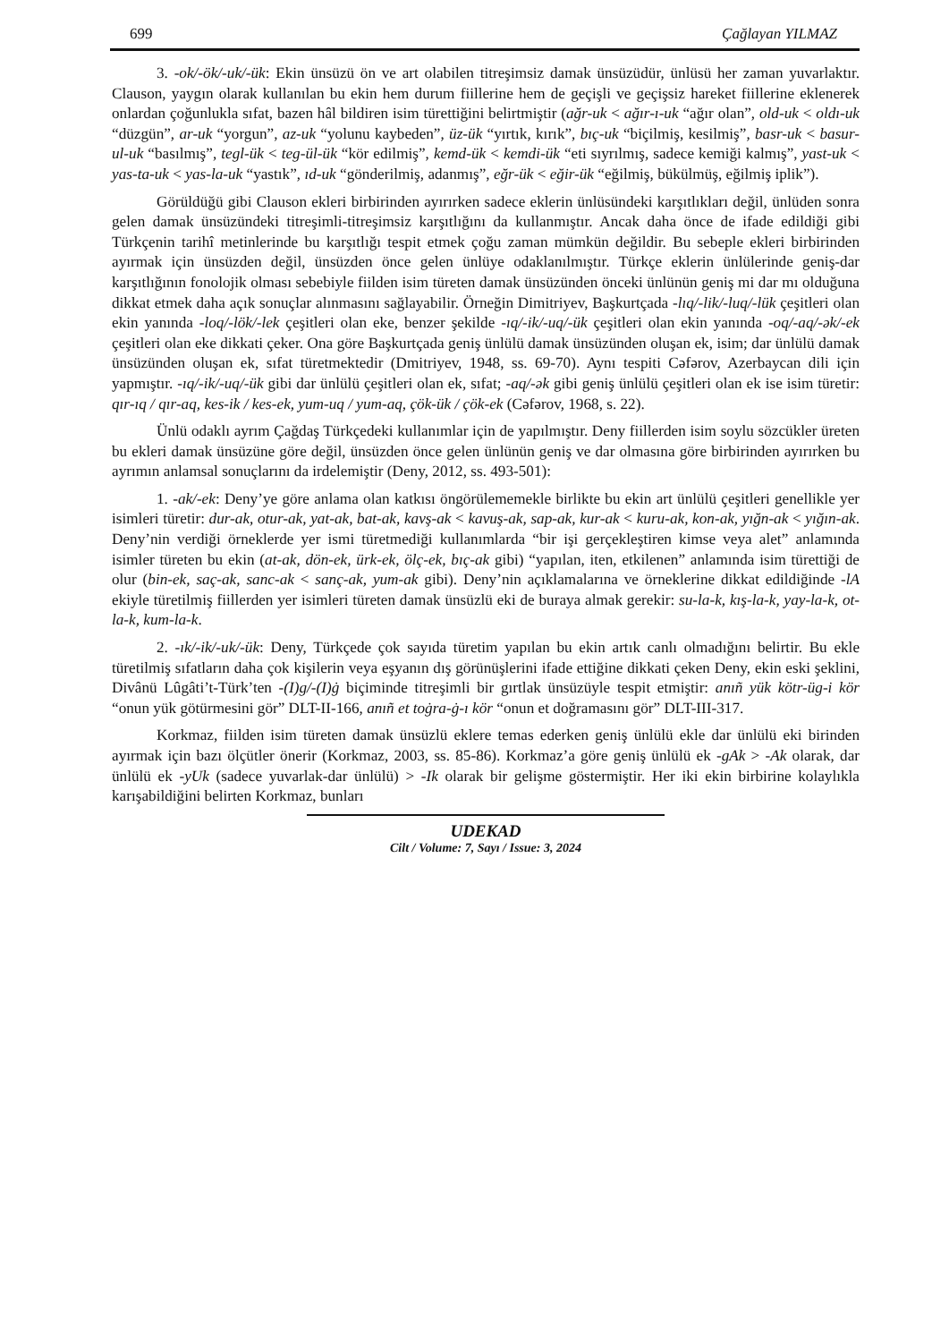699 Çağlayan YILMAZ
3. -ok/-ök/-uk/-ük: Ekin ünsüzü ön ve art olabilen titreşimsiz damak ünsüzüdür, ünlüsü her zaman yuvarlaktır. Clauson, yaygın olarak kullanılan bu ekin hem durum fiillerine hem de geçişli ve geçişsiz hareket fiillerine eklenerek onlardan çoğunlukla sıfat, bazen hâl bildiren isim türettiğini belirtmiştir (ağr-uk < ağır-ı-uk “ağır olan”, old-uk < oldı-uk “düzgün”, ar-uk “yorgun”, az-uk “yolunu kaybeden”, üz-ük “yırtık, kırık”, bıç-uk “biçilmiş, kesilmiş”, basr-uk < basur-ul-uk “basılmış”, tegl-ük < teg-ül-ük “kör edilmiş”, kemd-ük < kemdi-ük “eti sıyrılmış, sadece kemiği kalmış”, yast-uk < yas-ta-uk < yas-la-uk “yastık”, ıd-uk “gönderilmiş, adanmış”, eğr-ük < eğir-ük “eğilmiş, bükülmüş, eğilmiş iplik”).
Görüldüğü gibi Clauson ekleri birbirinden ayırırken sadece eklerin ünlüsündeki karşıtlıkları değil, ünlüden sonra gelen damak ünsüzündeki titreşimli-titreşimsiz karşıtlığını da kullanmıştır. Ancak daha önce de ifade edildiği gibi Türkçenin tarihî metinlerinde bu karşıtlığı tespit etmek çoğu zaman mümkün değildir. Bu sebeple ekleri birbirinden ayırmak için ünsüzden değil, ünsüzden önce gelen ünlüye odaklanılmıştır. Türkçe eklerin ünlülerinde geniş-dar karşıtlığının fonolojik olması sebebiyle fiilden isim türeten damak ünsüzünden önceki ünlünün geniş mi dar mı olduğuna dikkat etmek daha açık sonuçlar alınmasını sağlayabilir. Örneğin Dimitriyev, Başkurtçada -lıq/-lik/-luq/-lük çeşitleri olan ekin yanında -loq/-lök/-lek çeşitleri olan eke, benzer şekilde -ıq/-ik/-uq/-ük çeşitleri olan ekin yanında -oq/-aq/-ək/-ek çeşitleri olan eke dikkati çeker. Ona göre Başkurtçada geniş ünlülü damak ünsüzünden oluşan ek, isim; dar ünlülü damak ünsüzünden oluşan ek, sıfat türetmektedir (Dmitriyev, 1948, ss. 69-70). Aynı tespiti Cəfərov, Azerbaycan dili için yapmıştır. -ıq/-ik/-uq/-ük gibi dar ünlülü çeşitleri olan ek, sıfat; -aq/-ək gibi geniş ünlülü çeşitleri olan ek ise isim türetir: qır-ıq / qır-aq, kes-ik / kes-ek, yum-uq / yum-aq, çök-ük / çök-ek (Cəfərov, 1968, s. 22).
Ünlü odaklı ayrım Çağdaş Türkçedeki kullanımlar için de yapılmıştır. Deny fiillerden isim soylu sözcükler üreten bu ekleri damak ünsüzüne göre değil, ünsüzden önce gelen ünlünün geniş ve dar olmasına göre birbirinden ayırırken bu ayrımın anlamsal sonuçlarını da irdelemiştir (Deny, 2012, ss. 493-501):
1. -ak/-ek: Deny’ye göre anlama olan katkısı öngörülememekle birlikte bu ekin art ünlülü çeşitleri genellikle yer isimleri türetir: dur-ak, otur-ak, yat-ak, bat-ak, kavş-ak < kavuş-ak, sap-ak, kur-ak < kuru-ak, kon-ak, yığn-ak < yığın-ak. Deny’nin verdiği örneklerde yer ismi türetmediği kullanımlarda “bir işi gerçekleştiren kimse veya alet” anlamında isimler türeten bu ekin (at-ak, dön-ek, ürk-ek, ölç-ek, bıç-ak gibi) “yapılan, iten, etkilenen” anlamında isim türettiği de olur (bin-ek, saç-ak, sanc-ak < sanç-ak, yum-ak gibi). Deny’nin açıklamalarına ve örneklerine dikkat edildiğinde -lA ekiyle türetilmiş fiillerden yer isimleri türeten damak ünsüzlü eki de buraya almak gerekir: su-la-k, kış-la-k, yay-la-k, ot-la-k, kum-la-k.
2. -ık/-ik/-uk/-ük: Deny, Türkçede çok sayıda türetim yapılan bu ekin artık canlı olmadığını belirtir. Bu ekle türetilmiş sıfatların daha çok kişilerin veya eşyanın dış görünüşlerini ifade ettiğine dikkati çeken Deny, ekin eski şeklini, Divânü Lûgâti’t-Türk’ten -(I)g/-(I)ġ biçiminde titreşimli bir gırtlak ünsüzüyle tespit etmiştir: anıñ yük kötr-üg-i kör “onun yük götürmesini gör” DLT-II-166, anıñ et toġra-ġ-ı kör “onun et doğramasını gör” DLT-III-317.
Korkmaz, fiilden isim türeten damak ünsüzlü eklere temas ederken geniş ünlülü ekle dar ünlülü eki birinden ayırmak için bazı ölçütler önerir (Korkmaz, 2003, ss. 85-86). Korkmaz’a göre geniş ünlülü ek -gAk > -Ak olarak, dar ünlülü ek -yUk (sadece yuvarlak-dar ünlülü) > -Ik olarak bir gelişme göstermiştir. Her iki ekin birbirine kolaylıkla karışabildiğini belirten Korkmaz, bunları
UDEKAD
Cilt / Volume: 7, Sayı / Issue: 3, 2024